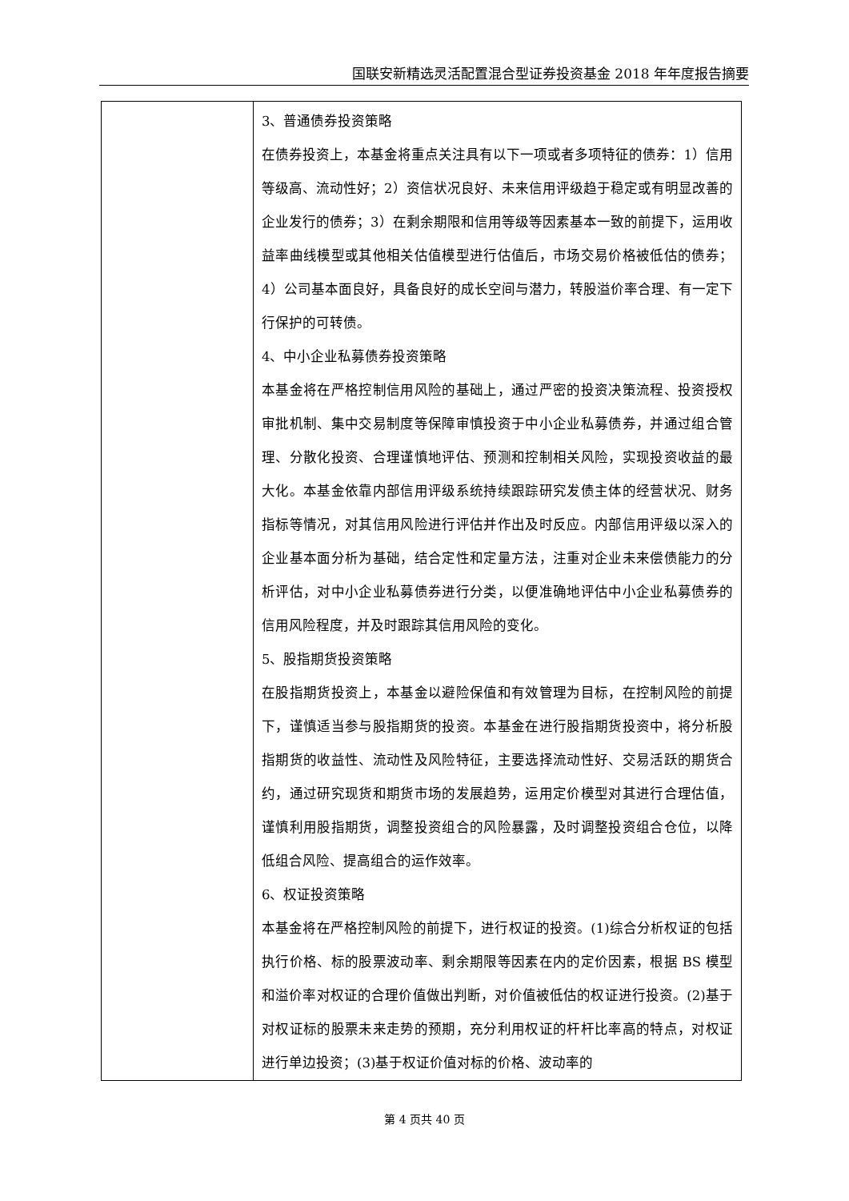国联安新精选灵活配置混合型证券投资基金 2018 年年度报告摘要
| | 3、普通债券投资策略 在债券投资上，本基金将重点关注具有以下一项或者多项特征的债券：1）信用等级高、流动性好；2）资信状况良好、未来信用评级趋于稳定或有明显改善的企业发行的债券；3）在剩余期限和信用等级等因素基本一致的前提下，运用收益率曲线模型或其他相关估值模型进行估值后，市场交易价格被低估的债券；4）公司基本面良好，具备良好的成长空间与潜力，转股溢价率合理、有一定下行保护的可转债。 4、中小企业私募债券投资策略 本基金将在严格控制信用风险的基础上，通过严密的投资决策流程、投资授权审批机制、集中交易制度等保障审慎投资于中小企业私募债券，并通过组合管理、分散化投资、合理谨慎地评估、预测和控制相关风险，实现投资收益的最大化。本基金依靠内部信用评级系统持续跟踪研究发债主体的经营状况、财务指标等情况，对其信用风险进行评估并作出及时反应。内部信用评级以深入的企业基本面分析为基础，结合定性和定量方法，注重对企业未来偿债能力的分析评估，对中小企业私募债券进行分类，以便准确地评估中小企业私募债券的信用风险程度，并及时跟踪其信用风险的变化。 5、股指期货投资策略 在股指期货投资上，本基金以避险保值和有效管理为目标，在控制风险的前提下，谨慎适当参与股指期货的投资。本基金在进行股指期货投资中，将分析股指期货的收益性、流动性及风险特征，主要选择流动性好、交易活跃的期货合约，通过研究现货和期货市场的发展趋势，运用定价模型对其进行合理估值，谨慎利用股指期货，调整投资组合的风险暴露，及时调整投资组合仓位，以降低组合风险、提高组合的运作效率。 6、权证投资策略 本基金将在严格控制风险的前提下，进行权证的投资。(1)综合分析权证的包括执行价格、标的股票波动率、剩余期限等因素在内的定价因素，根据 BS 模型和溢价率对权证的合理价值做出判断，对价值被低估的权证进行投资。(2)基于对权证标的股票未来走势的预期，充分利用权证的杆杆比率高的特点，对权证进行单边投资；(3)基于权证价值对标的价格、波动率的 |
第 4 页共 40 页